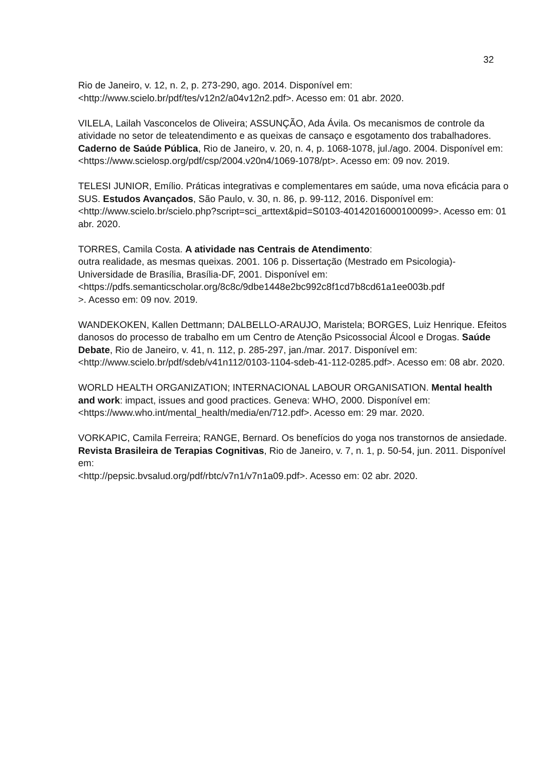32
Rio de Janeiro, v. 12, n. 2, p. 273-290, ago. 2014. Disponível em:
<http://www.scielo.br/pdf/tes/v12n2/a04v12n2.pdf>. Acesso em: 01 abr. 2020.
VILELA, Lailah Vasconcelos de Oliveira; ASSUNÇÃO, Ada Ávila. Os mecanismos de controle da atividade no setor de teleatendimento e as queixas de cansaço e esgotamento dos trabalhadores. Caderno de Saúde Pública, Rio de Janeiro, v. 20, n. 4, p. 1068-1078, jul./ago. 2004. Disponível em:
<https://www.scielosp.org/pdf/csp/2004.v20n4/1069-1078/pt>. Acesso em: 09 nov. 2019.
TELESI JUNIOR, Emílio. Práticas integrativas e complementares em saúde, uma nova eficácia para o SUS. Estudos Avançados, São Paulo, v. 30, n. 86, p. 99-112, 2016. Disponível em: <http://www.scielo.br/scielo.php?script=sci_arttext&pid=S0103-40142016000100099>. Acesso em: 01 abr. 2020.
TORRES, Camila Costa. A atividade nas Centrais de Atendimento:
outra realidade, as mesmas queixas. 2001. 106 p. Dissertação (Mestrado em Psicologia)-Universidade de Brasília, Brasília-DF, 2001. Disponível em:
<https://pdfs.semanticscholar.org/8c8c/9dbe1448e2bc992c8f1cd7b8cd61a1ee003b.pdf
>. Acesso em: 09 nov. 2019.
WANDEKOKEN, Kallen Dettmann; DALBELLO-ARAUJO, Maristela; BORGES, Luiz Henrique. Efeitos danosos do processo de trabalho em um Centro de Atenção Psicossocial Álcool e Drogas. Saúde Debate, Rio de Janeiro, v. 41, n. 112, p. 285-297, jan./mar. 2017. Disponível em: <http://www.scielo.br/pdf/sdeb/v41n112/0103-1104-sdeb-41-112-0285.pdf>. Acesso em: 08 abr. 2020.
WORLD HEALTH ORGANIZATION; INTERNACIONAL LABOUR ORGANISATION. Mental health and work: impact, issues and good practices. Geneva: WHO, 2000. Disponível em: <https://www.who.int/mental_health/media/en/712.pdf>. Acesso em: 29 mar. 2020.
VORKAPIC, Camila Ferreira; RANGE, Bernard. Os benefícios do yoga nos transtornos de ansiedade. Revista Brasileira de Terapias Cognitivas, Rio de Janeiro, v. 7, n. 1, p. 50-54, jun. 2011. Disponível em:
<http://pepsic.bvsalud.org/pdf/rbtc/v7n1/v7n1a09.pdf>. Acesso em: 02 abr. 2020.